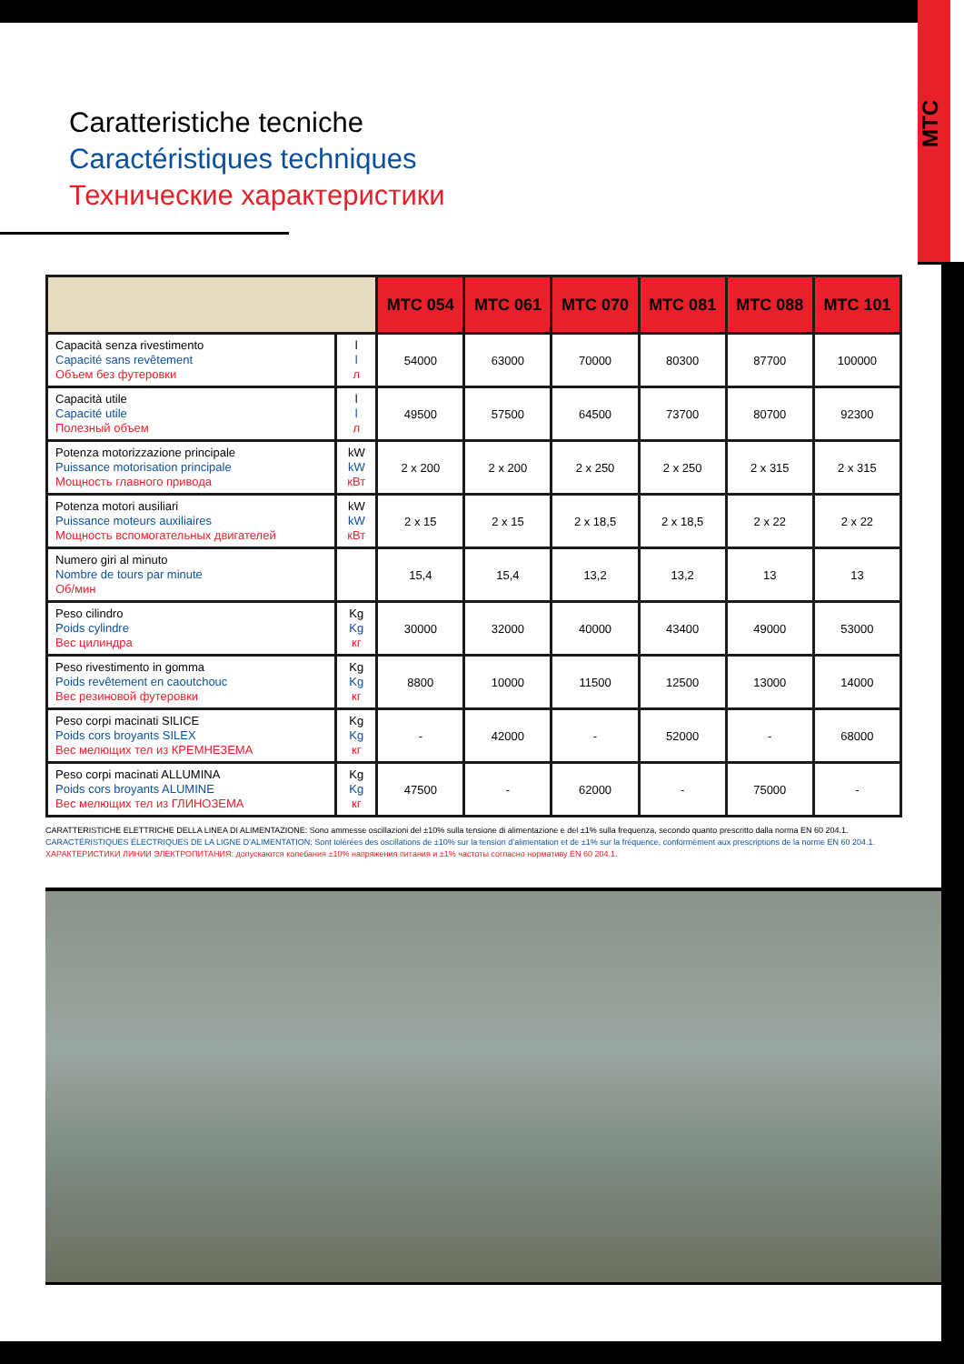MTC
Caratteristiche tecniche
Caractéristiques techniques
Технические характеристики
| | | MTC 054 | MTC 061 | MTC 070 | MTC 081 | MTC 088 | MTC 101 |
| --- | --- | --- | --- | --- | --- | --- | --- |
| Capacità senza rivestimento Capacité sans revêtement Объем без футеровки | l l л | 54000 | 63000 | 70000 | 80300 | 87700 | 100000 |
| Capacità utile Capacité utile Полезный объем | l l л | 49500 | 57500 | 64500 | 73700 | 80700 | 92300 |
| Potenza motorizzazione principale Puissance motorisation principale Мощность главного привода | kW kW кВт | 2 x 200 | 2 x 200 | 2 x 250 | 2 x 250 | 2 x 315 | 2 x 315 |
| Potenza motori ausiliari Puissance moteurs auxiliaires Мощность вспомогательных двигателей | kW kW кВт | 2 x 15 | 2 x 15 | 2 x 18,5 | 2 x 18,5 | 2 x 22 | 2 x 22 |
| Numero giri al minuto Nombre de tours par minute Об/мин | | 15,4 | 15,4 | 13,2 | 13,2 | 13 | 13 |
| Peso cilindro Poids cylindre Вес цилиндра | Kg Kg кг | 30000 | 32000 | 40000 | 43400 | 49000 | 53000 |
| Peso rivestimento in gomma Poids revêtement en caoutchouc Вес резиновой футеровки | Kg Kg кг | 8800 | 10000 | 11500 | 12500 | 13000 | 14000 |
| Peso corpi macinati SILICE Poids cors broyants SILEX Вес мелющих тел из КРЕМНЕЗЕМА | Kg Kg кг | - | 42000 | - | 52000 | - | 68000 |
| Peso corpi macinati ALLUMINA Poids cors broyants ALUMINE Вес мелющих тел из ГЛИНОЗЕМА | Kg Kg кг | 47500 | - | 62000 | - | 75000 | - |
CARATTERISTICHE ELETTRICHE DELLA LINEA DI ALIMENTAZIONE: Sono ammesse oscillazioni del ±10% sulla tensione di alimentazione e del ±1% sulla frequenza, secondo quanto prescritto dalla norma EN 60 204.1.
CARACTÉRISTIQUES ÉLECTRIQUES DE LA LIGNE D’ALIMENTATION: Sont tolérées des oscillations de ±10% sur la tension d’alimentation et de ±1% sur la fréquence, conformément aux prescriptions de la norme EN 60 204.1.
ХАРАКТЕРИСТИКИ ЛИНИИ ЭЛЕКТРОПИТАНИЯ: допускаются колебания ±10% напряжения питания и ±1% частоты согласно нормативу EN 60 204.1.